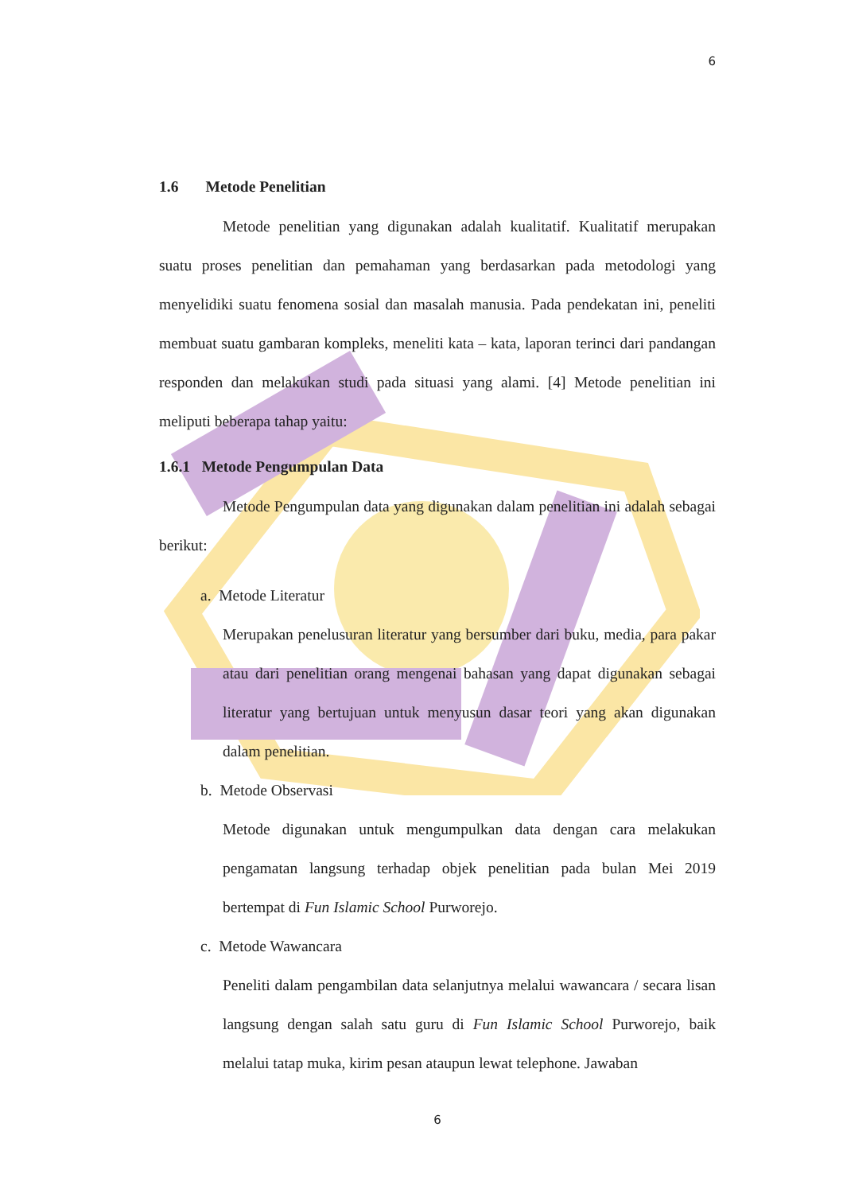6
1.6 Metode Penelitian
Metode penelitian yang digunakan adalah kualitatif. Kualitatif merupakan suatu proses penelitian dan pemahaman yang berdasarkan pada metodologi yang menyelidiki suatu fenomena sosial dan masalah manusia. Pada pendekatan ini, peneliti membuat suatu gambaran kompleks, meneliti kata – kata, laporan terinci dari pandangan responden dan melakukan studi pada situasi yang alami. [4] Metode penelitian ini meliputi beberapa tahap yaitu:
1.6.1 Metode Pengumpulan Data
Metode Pengumpulan data yang digunakan dalam penelitian ini adalah sebagai berikut:
a. Metode Literatur
Merupakan penelusuran literatur yang bersumber dari buku, media, para pakar atau dari penelitian orang mengenai bahasan yang dapat digunakan sebagai literatur yang bertujuan untuk menyusun dasar teori yang akan digunakan dalam penelitian.
b. Metode Observasi
Metode digunakan untuk mengumpulkan data dengan cara melakukan pengamatan langsung terhadap objek penelitian pada bulan Mei 2019 bertempat di Fun Islamic School Purworejo.
c. Metode Wawancara
Peneliti dalam pengambilan data selanjutnya melalui wawancara / secara lisan langsung dengan salah satu guru di Fun Islamic School Purworejo, baik melalui tatap muka, kirim pesan ataupun lewat telephone. Jawaban
6